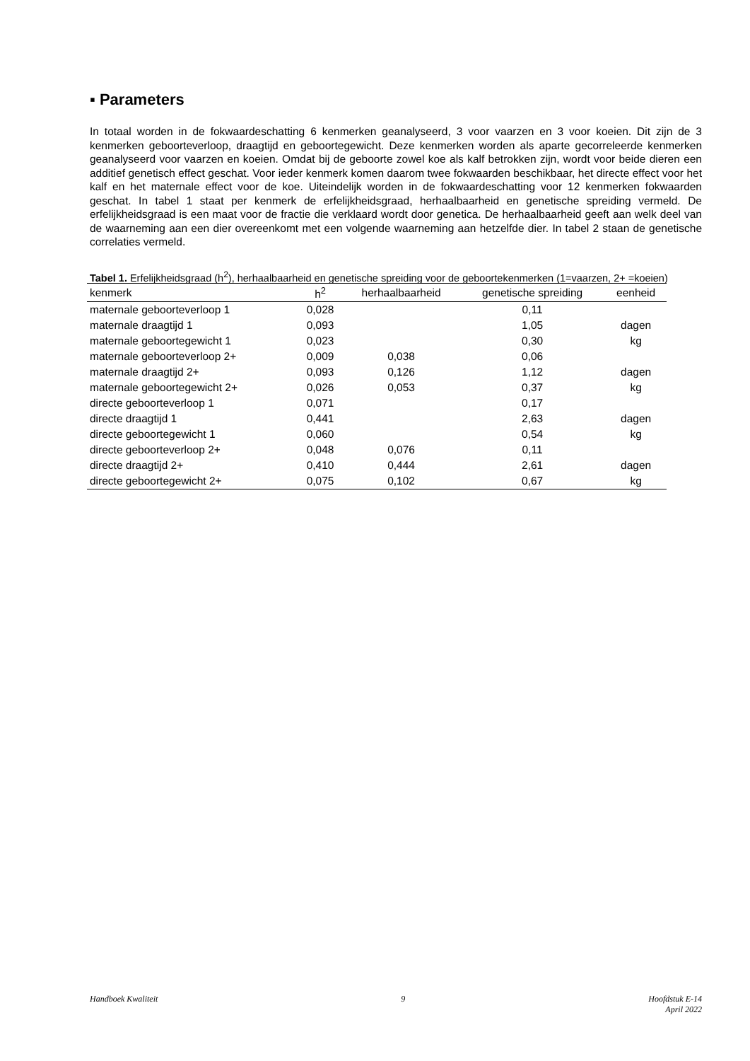▪ Parameters
In totaal worden in de fokwaardeschatting 6 kenmerken geanalyseerd, 3 voor vaarzen en 3 voor koeien. Dit zijn de 3 kenmerken geboorteverloop, draagtijd en geboortegewicht. Deze kenmerken worden als aparte gecorreleerde kenmerken geanalyseerd voor vaarzen en koeien. Omdat bij de geboorte zowel koe als kalf betrokken zijn, wordt voor beide dieren een additief genetisch effect geschat. Voor ieder kenmerk komen daarom twee fokwaarden beschikbaar, het directe effect voor het kalf en het maternale effect voor de koe. Uiteindelijk worden in de fokwaardeschatting voor 12 kenmerken fokwaarden geschat. In tabel 1 staat per kenmerk de erfelijkheidsgraad, herhaalbaarheid en genetische spreiding vermeld. De erfelijkheidsgraad is een maat voor de fractie die verklaard wordt door genetica. De herhaalbaarheid geeft aan welk deel van de waarneming aan een dier overeenkomt met een volgende waarneming aan hetzelfde dier. In tabel 2 staan de genetische correlaties vermeld.
Tabel 1. Erfelijkheidsgraad (h<sup>2</sup>), herhaalbaarheid en genetische spreiding voor de geboortekenmerken (1=vaarzen, 2+ =koeien)
| kenmerk | h<sup>2</sup> | herhaalbaarheid | genetische spreiding | eenheid |
| --- | --- | --- | --- | --- |
| maternale geboorteverloop 1 | 0,028 | | 0,11 | |
| maternale draagtijd 1 | 0,093 | | 1,05 | dagen |
| maternale geboortegewicht 1 | 0,023 | | 0,30 | kg |
| maternale geboorteverloop 2+ | 0,009 | 0,038 | 0,06 | |
| maternale draagtijd 2+ | 0,093 | 0,126 | 1,12 | dagen |
| maternale geboortegewicht 2+ | 0,026 | 0,053 | 0,37 | kg |
| directe geboorteverloop 1 | 0,071 | | 0,17 | |
| directe draagtijd 1 | 0,441 | | 2,63 | dagen |
| directe geboortegewicht 1 | 0,060 | | 0,54 | kg |
| directe geboorteverloop 2+ | 0,048 | 0,076 | 0,11 | |
| directe draagtijd 2+ | 0,410 | 0,444 | 2,61 | dagen |
| directe geboortegewicht 2+ | 0,075 | 0,102 | 0,67 | kg |
Handboek Kwaliteit 9 Hoofdstuk E-14
April 2022